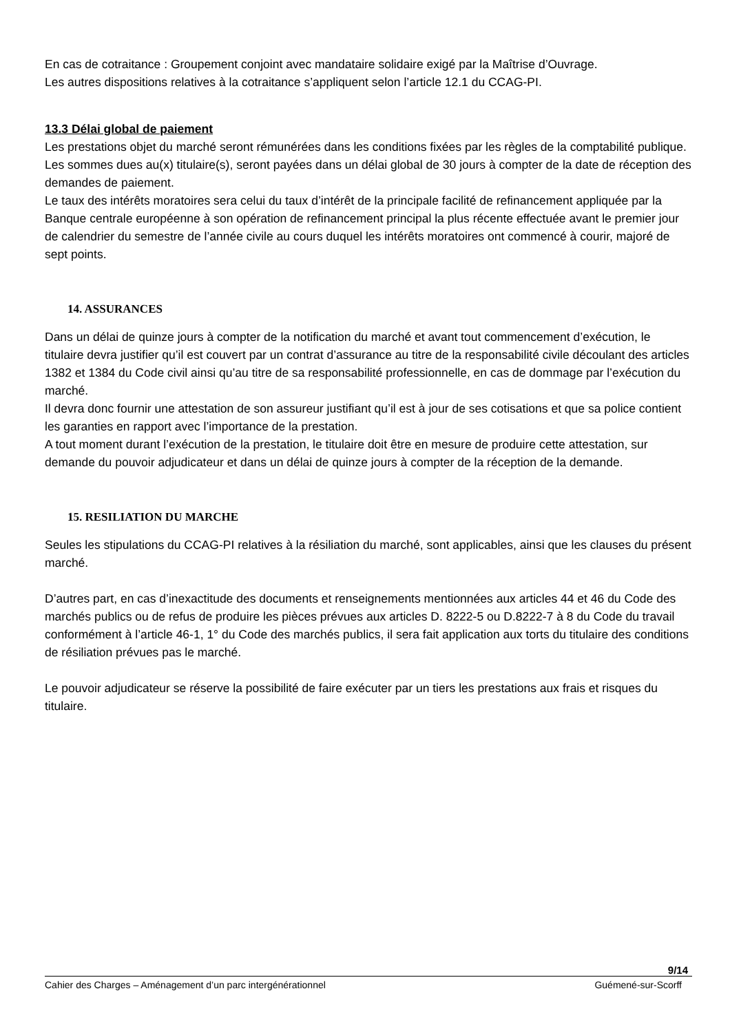En cas de cotraitance : Groupement conjoint avec mandataire solidaire exigé par la Maîtrise d’Ouvrage.
Les autres dispositions relatives à la cotraitance s’appliquent selon l’article 12.1 du CCAG-PI.
13.3 Délai global de paiement
Les prestations objet du marché seront rémunérées dans les conditions fixées par les règles de la comptabilité publique.
Les sommes dues au(x) titulaire(s), seront payées dans un délai global de 30 jours à compter de la date de réception des demandes de paiement.
Le taux des intérêts moratoires sera celui du taux d’intérêt de la principale facilité de refinancement appliquée par la Banque centrale européenne à son opération de refinancement principal la plus récente effectuée avant le premier jour de calendrier du semestre de l’année civile au cours duquel les intérêts moratoires ont commencé à courir, majoré de sept points.
14. ASSURANCES
Dans un délai de quinze jours à compter de la notification du marché et avant tout commencement d’exécution, le titulaire devra justifier qu’il est couvert par un contrat d’assurance au titre de la responsabilité civile découlant des articles 1382 et 1384 du Code civil ainsi qu’au titre de sa responsabilité professionnelle, en cas de dommage par l’exécution du marché.
Il devra donc fournir une attestation de son assureur justifiant qu’il est à jour de ses cotisations et que sa police contient les garanties en rapport avec l’importance de la prestation.
A tout moment durant l’exécution de la prestation, le titulaire doit être en mesure de produire cette attestation, sur demande du pouvoir adjudicateur et dans un délai de quinze jours à compter de la réception de la demande.
15. RESILIATION DU MARCHE
Seules les stipulations du CCAG-PI relatives à la résiliation du marché, sont applicables, ainsi que les clauses du présent marché.
D’autres part, en cas d’inexactitude des documents et renseignements mentionnées aux articles 44 et 46 du Code des marchés publics ou de refus de produire les pièces prévues aux articles D. 8222-5 ou D.8222-7 à 8 du Code du travail conformément à l’article 46-1, 1° du Code des marchés publics, il sera fait application aux torts du titulaire des conditions de résiliation prévues pas le marché.
Le pouvoir adjudicateur se réserve la possibilité de faire exécuter par un tiers les prestations aux frais et risques du titulaire.
9/14
Cahier des Charges – Aménagement d’un parc intergénérationnel Guémené-sur-Scorff